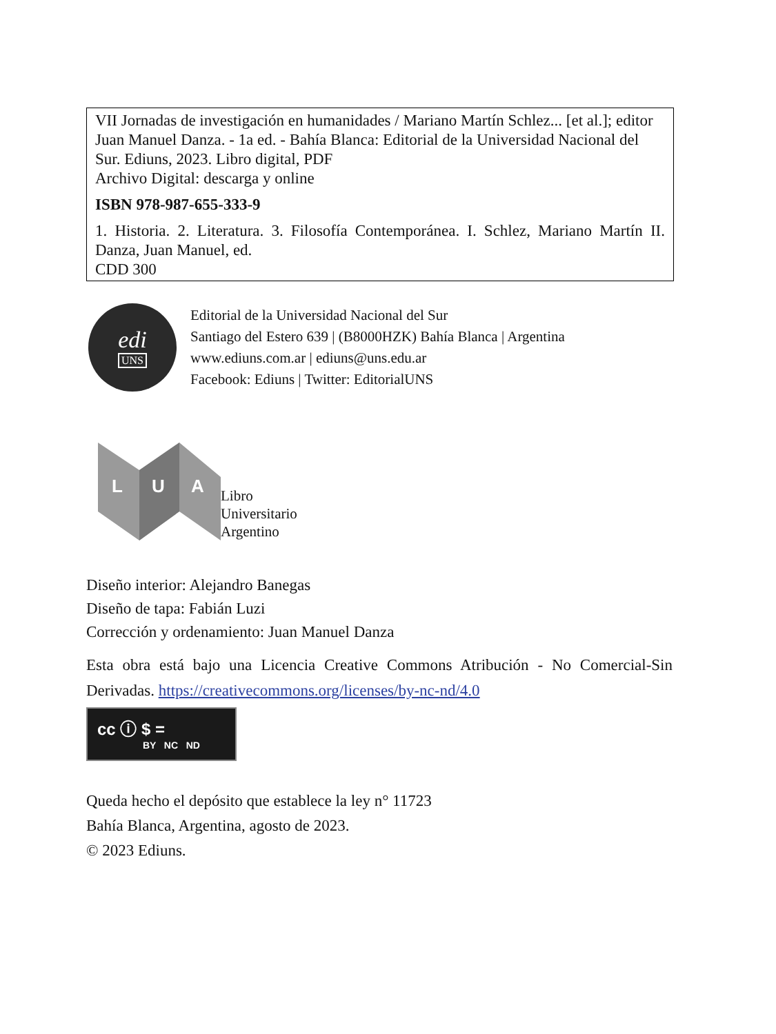VII Jornadas de investigación en humanidades / Mariano Martín Schlez... [et al.]; editor Juan Manuel Danza. - 1a ed. - Bahía Blanca: Editorial de la Universidad Nacional del Sur. Ediuns, 2023. Libro digital, PDF
Archivo Digital: descarga y online
ISBN 978-987-655-333-9
1. Historia. 2. Literatura. 3. Filosofía Contemporánea. I. Schlez, Mariano Martín II. Danza, Juan Manuel, ed.
CDD 300
edi
UNS
Editorial de la Universidad Nacional del Sur
Santiago del Estero 639 | (B8000HZK) Bahía Blanca | Argentina
www.ediuns.com.ar | ediuns@uns.edu.ar
Facebook: Ediuns | Twitter: EditorialUNS
L
U
A
Libro
Universitario
Argentino
Diseño interior: Alejandro Banegas
Diseño de tapa: Fabián Luzi
Corrección y ordenamiento: Juan Manuel Danza
Esta obra está bajo una Licencia Creative Commons Atribución - No Comercial-Sin Derivadas. https://creativecommons.org/licenses/by-nc-nd/4.0
cc ⓘ $ =
BY NC ND
Queda hecho el depósito que establece la ley n° 11723
Bahía Blanca, Argentina, agosto de 2023.
© 2023 Ediuns.